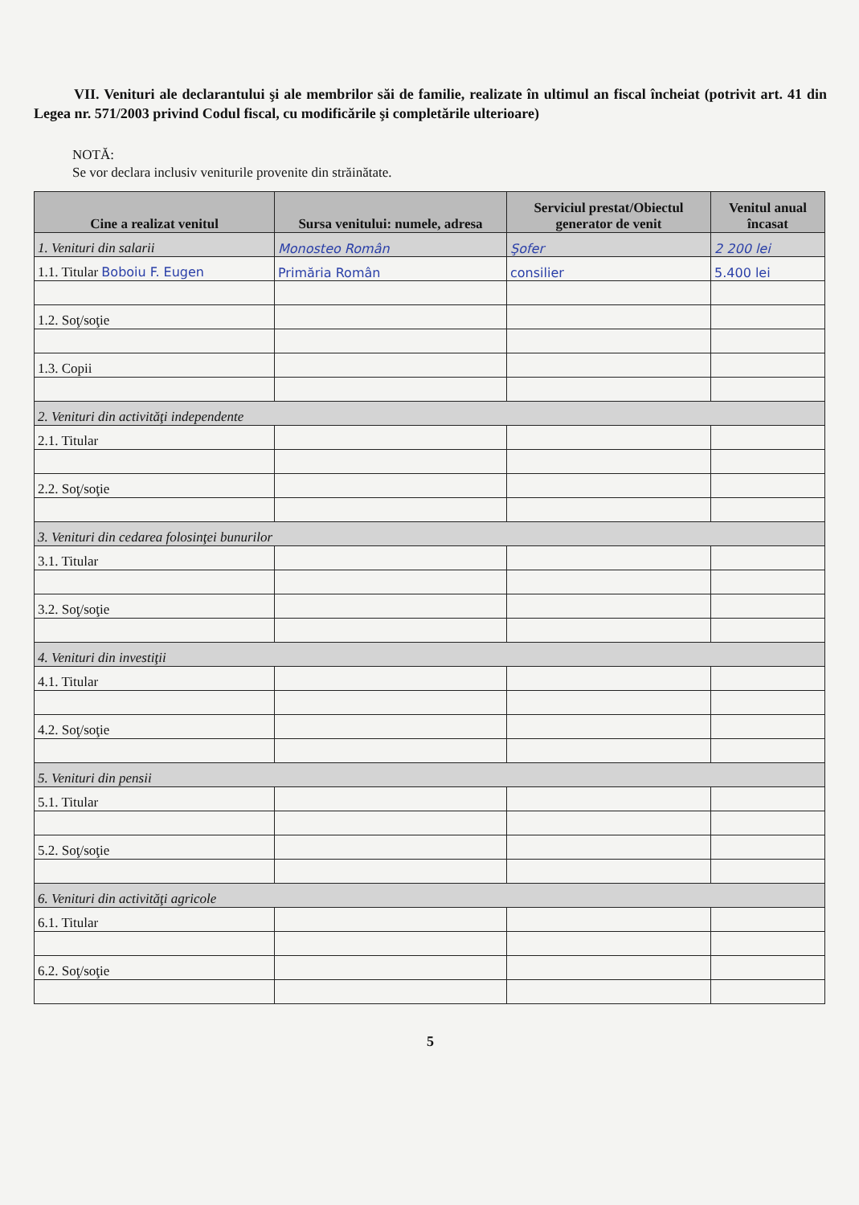VII. Venituri ale declarantului şi ale membrilor săi de familie, realizate în ultimul an fiscal încheiat (potrivit art. 41 din Legea nr. 571/2003 privind Codul fiscal, cu modificările şi completările ulterioare)
NOTĂ:
Se vor declara inclusiv veniturile provenite din străinătate.
| Cine a realizat venitul | Sursa venitului: numele, adresa | Serviciul prestat/Obiectul generator de venit | Venitul anual încasat |
| --- | --- | --- | --- |
| 1. Venituri din salarii | Monosteo Român | Şofer | 2 200 lei |
| 1.1. Titular Boboiu F. Eugen | Primăria Român | consilier | 5.400 lei |
| 1.2. Soţ/soţie | | | |
| 1.3. Copii | | | |
| 2. Venituri din activităţi independente | | | |
| 2.1. Titular | | | |
| 2.2. Soţ/soţie | | | |
| 3. Venituri din cedarea folosinţei bunurilor | | | |
| 3.1. Titular | | | |
| 3.2. Soţ/soţie | | | |
| 4. Venituri din investiţii | | | |
| 4.1. Titular | | | |
| 4.2. Soţ/soţie | | | |
| 5. Venituri din pensii | | | |
| 5.1. Titular | | | |
| 5.2. Soţ/soţie | | | |
| 6. Venituri din activităţi agricole | | | |
| 6.1. Titular | | | |
| 6.2. Soţ/soţie | | | |
5